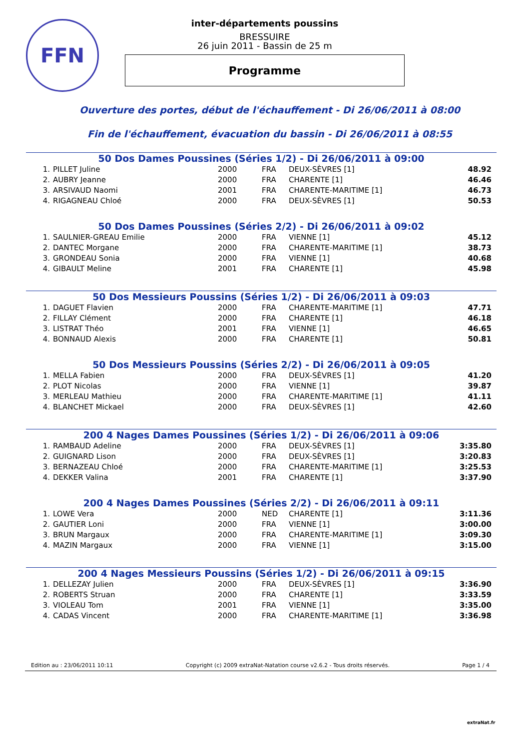FFN
inter-départements poussins
BRESSUIRE
26 juin 2011 - Bassin de 25 m
Programme
Ouverture des portes, début de l'échauffement - Di 26/06/2011 à 08:00
Fin de l'échauffement, évacuation du bassin - Di 26/06/2011 à 08:55
50 Dos Dames Poussines (Séries 1/2) - Di 26/06/2011 à 09:00
| 1. | PILLET Juline | 2000 | FRA | DEUX-SÈVRES [1] | 48.92 |
| 2. | AUBRY Jeanne | 2000 | FRA | CHARENTE [1] | 46.46 |
| 3. | ARSIVAUD Naomi | 2001 | FRA | CHARENTE-MARITIME [1] | 46.73 |
| 4. | RIGAGNEAU Chloé | 2000 | FRA | DEUX-SÈVRES [1] | 50.53 |
50 Dos Dames Poussines (Séries 2/2) - Di 26/06/2011 à 09:02
| 1. | SAULNIER-GREAU Emilie | 2000 | FRA | VIENNE [1] | 45.12 |
| 2. | DANTEC Morgane | 2000 | FRA | CHARENTE-MARITIME [1] | 38.73 |
| 3. | GRONDEAU Sonia | 2000 | FRA | VIENNE [1] | 40.68 |
| 4. | GIBAULT Meline | 2001 | FRA | CHARENTE [1] | 45.98 |
50 Dos Messieurs Poussins (Séries 1/2) - Di 26/06/2011 à 09:03
| 1. | DAGUET Flavien | 2000 | FRA | CHARENTE-MARITIME [1] | 47.71 |
| 2. | FILLAY Clément | 2000 | FRA | CHARENTE [1] | 46.18 |
| 3. | LISTRAT Théo | 2001 | FRA | VIENNE [1] | 46.65 |
| 4. | BONNAUD Alexis | 2000 | FRA | CHARENTE [1] | 50.81 |
50 Dos Messieurs Poussins (Séries 2/2) - Di 26/06/2011 à 09:05
| 1. | MELLA Fabien | 2000 | FRA | DEUX-SÈVRES [1] | 41.20 |
| 2. | PLOT Nicolas | 2000 | FRA | VIENNE [1] | 39.87 |
| 3. | MERLEAU Mathieu | 2000 | FRA | CHARENTE-MARITIME [1] | 41.11 |
| 4. | BLANCHET Mickael | 2000 | FRA | DEUX-SÈVRES [1] | 42.60 |
200 4 Nages Dames Poussines (Séries 1/2) - Di 26/06/2011 à 09:06
| 1. | RAMBAUD Adeline | 2000 | FRA | DEUX-SÈVRES [1] | 3:35.80 |
| 2. | GUIGNARD Lison | 2000 | FRA | DEUX-SÈVRES [1] | 3:20.83 |
| 3. | BERNAZEAU Chloé | 2000 | FRA | CHARENTE-MARITIME [1] | 3:25.53 |
| 4. | DEKKER Valina | 2001 | FRA | CHARENTE [1] | 3:37.90 |
200 4 Nages Dames Poussines (Séries 2/2) - Di 26/06/2011 à 09:11
| 1. | LOWE Vera | 2000 | NED | CHARENTE [1] | 3:11.36 |
| 2. | GAUTIER Loni | 2000 | FRA | VIENNE [1] | 3:00.00 |
| 3. | BRUN Margaux | 2000 | FRA | CHARENTE-MARITIME [1] | 3:09.30 |
| 4. | MAZIN Margaux | 2000 | FRA | VIENNE [1] | 3:15.00 |
200 4 Nages Messieurs Poussins (Séries 1/2) - Di 26/06/2011 à 09:15
| 1. | DELLEZAY Julien | 2000 | FRA | DEUX-SÈVRES [1] | 3:36.90 |
| 2. | ROBERTS Struan | 2000 | FRA | CHARENTE [1] | 3:33.59 |
| 3. | VIOLEAU Tom | 2001 | FRA | VIENNE [1] | 3:35.00 |
| 4. | CADAS Vincent | 2000 | FRA | CHARENTE-MARITIME [1] | 3:36.98 |
Edition au : 23/06/2011 10:11 Copyright (c) 2009 extraNat-Natation course v2.6.2 - Tous droits réservés. Page 1 / 4
extraNat.fr